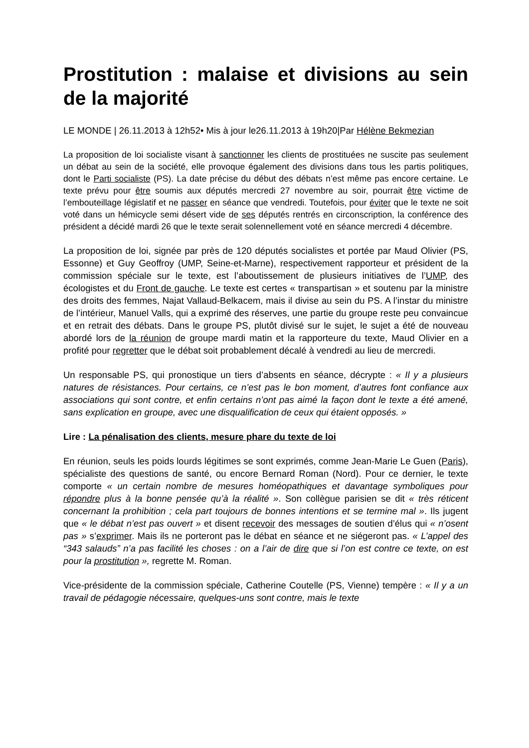Prostitution : malaise et divisions au sein de la majorité
LE MONDE | 26.11.2013 à 12h52• Mis à jour le26.11.2013 à 19h20|Par Hélène Bekmezian
La proposition de loi socialiste visant à sanctionner les clients de prostituées ne suscite pas seulement un débat au sein de la société, elle provoque également des divisions dans tous les partis politiques, dont le Parti socialiste (PS). La date précise du début des débats n’est même pas encore certaine. Le texte prévu pour être soumis aux députés mercredi 27 novembre au soir, pourrait être victime de l’embouteillage législatif et ne passer en séance que vendredi. Toutefois, pour éviter que le texte ne soit voté dans un hémicycle semi désert vide de ses députés rentrés en circonscription, la conférence des président a décidé mardi 26 que le texte serait solennellement voté en séance mercredi 4 décembre.
La proposition de loi, signée par près de 120 députés socialistes et portée par Maud Olivier (PS, Essonne) et Guy Geoffroy (UMP, Seine-et-Marne), respectivement rapporteur et président de la commission spéciale sur le texte, est l’aboutissement de plusieurs initiatives de l’UMP, des écologistes et du Front de gauche. Le texte est certes « transpartisan » et soutenu par la ministre des droits des femmes, Najat Vallaud-Belkacem, mais il divise au sein du PS. A l’instar du ministre de l’intérieur, Manuel Valls, qui a exprimé des réserves, une partie du groupe reste peu convaincue et en retrait des débats. Dans le groupe PS, plutôt divisé sur le sujet, le sujet a été de nouveau abordé lors de la réunion de groupe mardi matin et la rapporteure du texte, Maud Olivier en a profité pour regretter que le débat soit probablement décalé à vendredi au lieu de mercredi.
Un responsable PS, qui pronostique un tiers d’absents en séance, décrypte : « Il y a plusieurs natures de résistances. Pour certains, ce n’est pas le bon moment, d’autres font confiance aux associations qui sont contre, et enfin certains n’ont pas aimé la façon dont le texte a été amené, sans explication en groupe, avec une disqualification de ceux qui étaient opposés. »
Lire : La pénalisation des clients, mesure phare du texte de loi
En réunion, seuls les poids lourds légitimes se sont exprimés, comme Jean-Marie Le Guen (Paris), spécialiste des questions de santé, ou encore Bernard Roman (Nord). Pour ce dernier, le texte comporte « un certain nombre de mesures homéopathiques et davantage symboliques pour répondre plus à la bonne pensée qu’à la réalité ». Son collègue parisien se dit « très réticent concernant la prohibition ; cela part toujours de bonnes intentions et se termine mal ». Ils jugent que « le débat n’est pas ouvert » et disent recevoir des messages de soutien d’élus qui « n’osent pas » s’exprimer. Mais ils ne porteront pas le débat en séance et ne siégeront pas. « L’appel des “343 salauds” n’a pas facilité les choses : on a l’air de dire que si l’on est contre ce texte, on est pour la prostitution », regrette M. Roman.
Vice-présidente de la commission spéciale, Catherine Coutelle (PS, Vienne) tempère : « Il y a un travail de pédagogie nécessaire, quelques-uns sont contre, mais le texte